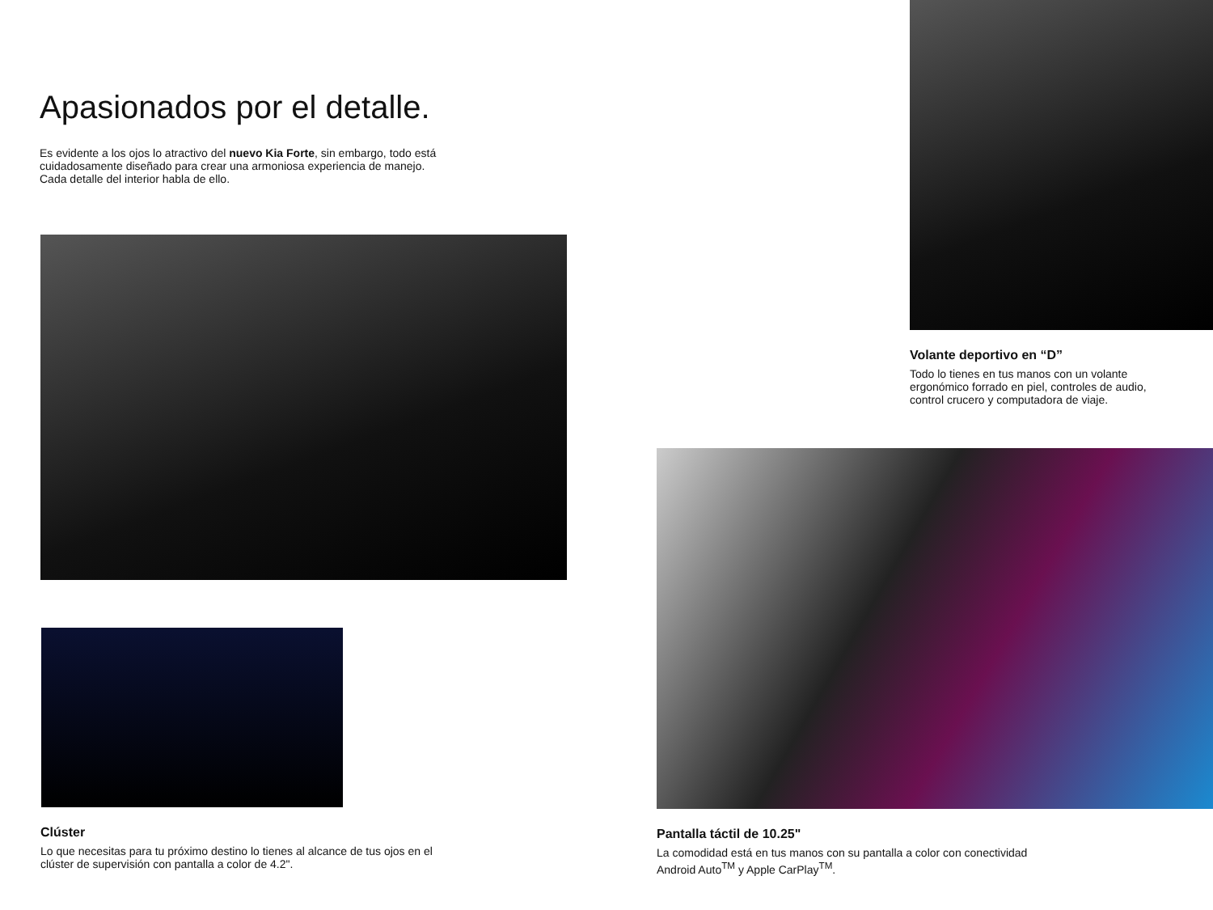Apasionados por el detalle.
Es evidente a los ojos lo atractivo del nuevo Kia Forte, sin embargo, todo está cuidadosamente diseñado para crear una armoniosa experiencia de manejo. Cada detalle del interior habla de ello.
Clúster
Lo que necesitas para tu próximo destino lo tienes al alcance de tus ojos en el clúster de supervisión con pantalla a color de 4.2".
Volante deportivo en “D”
Todo lo tienes en tus manos con un volante ergonómico forrado en piel, controles de audio, control crucero y computadora de viaje.
Pantalla táctil de 10.25"
La comodidad está en tus manos con su pantalla a color con conectividad Android Auto<sup>TM</sup> y Apple CarPlay<sup>TM</sup>.